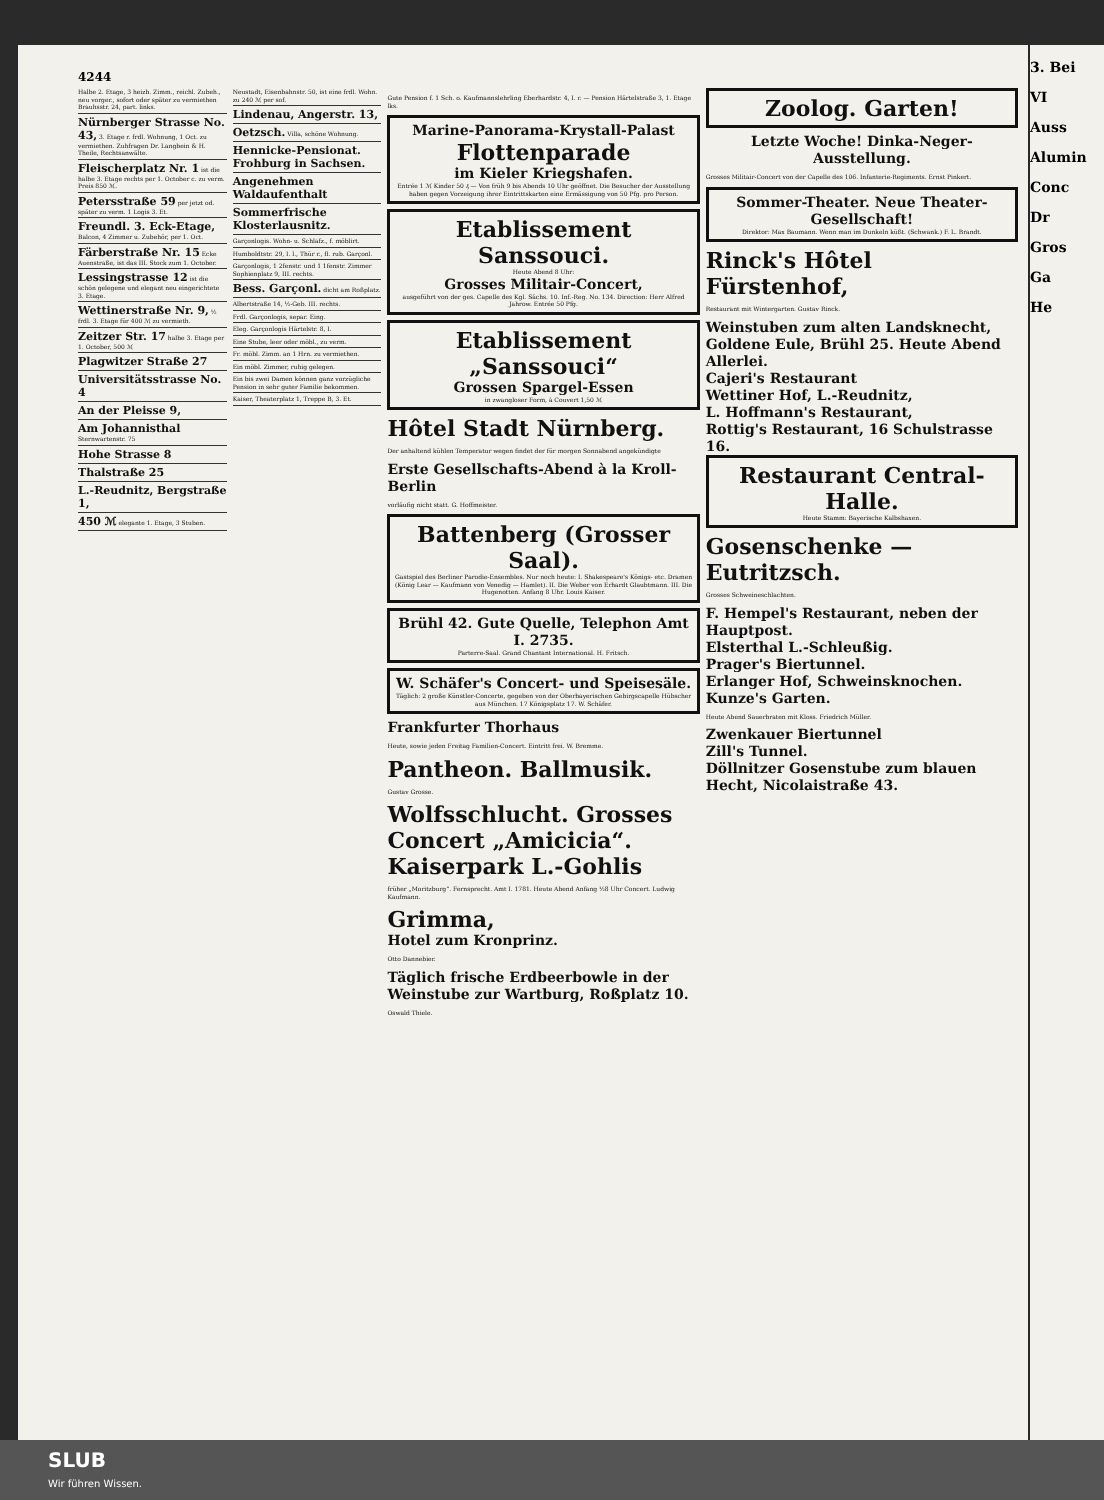4244
Halbe 2. Etage, 3 heizb. Zimm., reichl. Zubeh., neu vorger., sofort oder später zu vermiethen Brauhsstr. 24, part. links.
Nürnberger Strasse No. 43, 3. Etage r. frdl. Wohnung, 1 Oct. zu vermiethen. Zuhfragen Dr. Langbein & H. Theile, Rechtsanwälte.
Fleischerplatz Nr. 1 ist die halbe 3. Etage rechts per 1. October c. zu verm. Preis 850 ℳ.
Petersstraße 59 per jetzt od. später zu verm. 1 Logis 3. Et.
Freundl. 3. Eck-Etage, Balcon, 4 Zimmer u. Zubehör, per 1. Oct.
Färberstraße Nr. 15 Ecke Auenstraße, ist das III. Stock zum 1. October.
Lessingstrasse 12 ist die schön gelegene und elegant neu eingerichtete 3. Etage.
Wettinerstraße Nr. 9, ½ frdl. 3. Etage für 400 ℳ zu vermieth.
Zeitzer Str. 17 halbe 3. Etage per 1. October, 500 ℳ
Plagwitzer Straße 27
Universitätsstrasse No. 4
An der Pleisse 9,
Am Johannisthal Sternwartenstr. 75
Hohe Strasse 8
Thalstraße 25
L.-Reudnitz, Bergstraße 1,
450 ℳ elegante 1. Etage, 3 Stuben.
Neustadt, Eisenbahnstr. 50, ist eine frdl. Wohn. zu 240 ℳ per sof.
Lindenau, Angerstr. 13,
Oetzsch. Villa, schöne Wohnung.
Hennicke-Pensionat. Frohburg in Sachsen.
Angenehmen Waldaufenthalt
Sommerfrische Klosterlausnitz.
Garçonlogis. Wohn- u. Schlafz., f. möblirt.
Humboldtstr. 29, I. l., Thür r., fl. rub. Garçonl.
Garçonlogis, 1 2fenstr. und 1 1fenstr. Zimmer Sophienplatz 9, III. rechts.
Bess. Garçonl. dicht am Roßplatz.
Albertstraße 14, ½-Geb. III. rechts.
Frdl. Garçonlogis, separ. Eing.
Eleg. Garçonlogis Härtelstr. 8, I.
Eine Stube, leer oder möbl., zu verm.
Fr. möbl. Zimm. an 1 Hrn. zu vermiethen.
Ein möbl. Zimmer, ruhig gelegen.
Ein bis zwei Damen können ganz vorzügliche Pension in sehr guter Familie bekommen.
Kaiser, Theaterplatz 1, Treppe B, 3. Et.
Gute Pension f. 1 Sch. o. Kaufmannslehrling Eberhardstr. 4, I. r. — Pension Härtelstraße 3, 1. Etage lks.
Marine-Panorama-Krystall-Palast
Flottenparade
im Kieler Kriegshafen.
Entrée 1 ℳ Kinder 50 ₰ — Von früh 9 bis Abends 10 Uhr geöffnet. Die Besucher der Ausstellung haben gegen Vorzeigung ihrer Eintrittskarten eine Ermässigung von 50 Pfg. pro Person.
Etablissement Sanssouci.
Heute Abend 8 Uhr:
Grosses Militair-Concert,
ausgeführt von der ges. Capelle des Kgl. Sächs. 10. Inf.-Reg. No. 134. Direction: Herr Alfred Jahrow. Entrée 50 Pfg.
Etablissement „Sanssouci“
Grossen Spargel-Essen
in zwangloser Form, à Couvert 1,50 ℳ
Hôtel Stadt Nürnberg.
Der anhaltend kühlen Temperatur wegen findet der für morgen Sonnabend angekündigte
Erste Gesellschafts-Abend à la Kroll-Berlin
vorläufig nicht statt. G. Hoffmeister.
Battenberg (Grosser Saal).
Gastspiel des Berliner Parodie-Ensembles. Nur noch heute: I. Shakespeare's Königs- etc. Dramen (König Lear — Kaufmann von Venedig — Hamlet). II. Die Weber von Erhardt Glaubtmann. III. Die Hugenotten. Anfang 8 Uhr. Louis Kaiser.
Brühl 42. Gute Quelle, Telephon Amt I. 2735.
Parterre-Saal. Grand Chantant International. H. Fritsch.
W. Schäfer's Concert- und Speisesäle.
Täglich: 2 große Künstler-Concerte, gegeben von der Oberbayerischen Gebirgscapelle Hübscher aus München. 17 Königsplatz 17. W. Schäfer.
Frankfurter Thorhaus
Heute, sowie jeden Freitag Familien-Concert. Eintritt frei. W. Bremme.
Pantheon. Ballmusik.
Gustav Grosse.
Wolfsschlucht. Grosses Concert „Amicicia“.
Kaiserpark L.-Gohlis
früher „Moritzburg“. Fernsprecht. Amt I. 1781. Heute Abend Anfang ½8 Uhr Concert. Ludwig Kaufmann.
Grimma,
Hotel zum Kronprinz.
Otto Dannebier.
Täglich frische Erdbeerbowle in der Weinstube zur Wartburg, Roßplatz 10.
Oswald Thiele.
Zoolog. Garten!
Letzte Woche! Dinka-Neger-Ausstellung.
Grosses Militair-Concert von der Capelle des 106. Infanterie-Regiments. Ernst Pinkert.
Sommer-Theater. Neue Theater-Gesellschaft!
Direktor: Max Baumann. Wenn man im Dunkeln küßt. (Schwank.) F. L. Brandt.
Rinck's Hôtel Fürstenhof,
Restaurant mit Wintergarten. Gustav Rinck.
Weinstuben zum alten Landsknecht,
Goldene Eule, Brühl 25. Heute Abend Allerlei.
Cajeri's Restaurant
Wettiner Hof, L.-Reudnitz,
L. Hoffmann's Restaurant,
Rottig's Restaurant, 16 Schulstrasse 16.
Restaurant Central-Halle.
Heute Stamm: Bayerische Kalbshaxen.
Gosenschenke — Eutritzsch.
Grosses Schweineschlachten.
F. Hempel's Restaurant, neben der Hauptpost.
Elsterthal L.-Schleußig.
Prager's Biertunnel.
Erlanger Hof, Schweinsknochen.
Kunze's Garten.
Heute Abend Sauerbraten mit Kloss. Friedrich Müller.
Zwenkauer Biertunnel
Zill's Tunnel.
Döllnitzer Gosenstube zum blauen Hecht, Nicolaistraße 43.
3. Bei
VI
Auss
Alumin
Conc
Dr
Gros
Ga
He
SLUB
Wir führen Wissen.